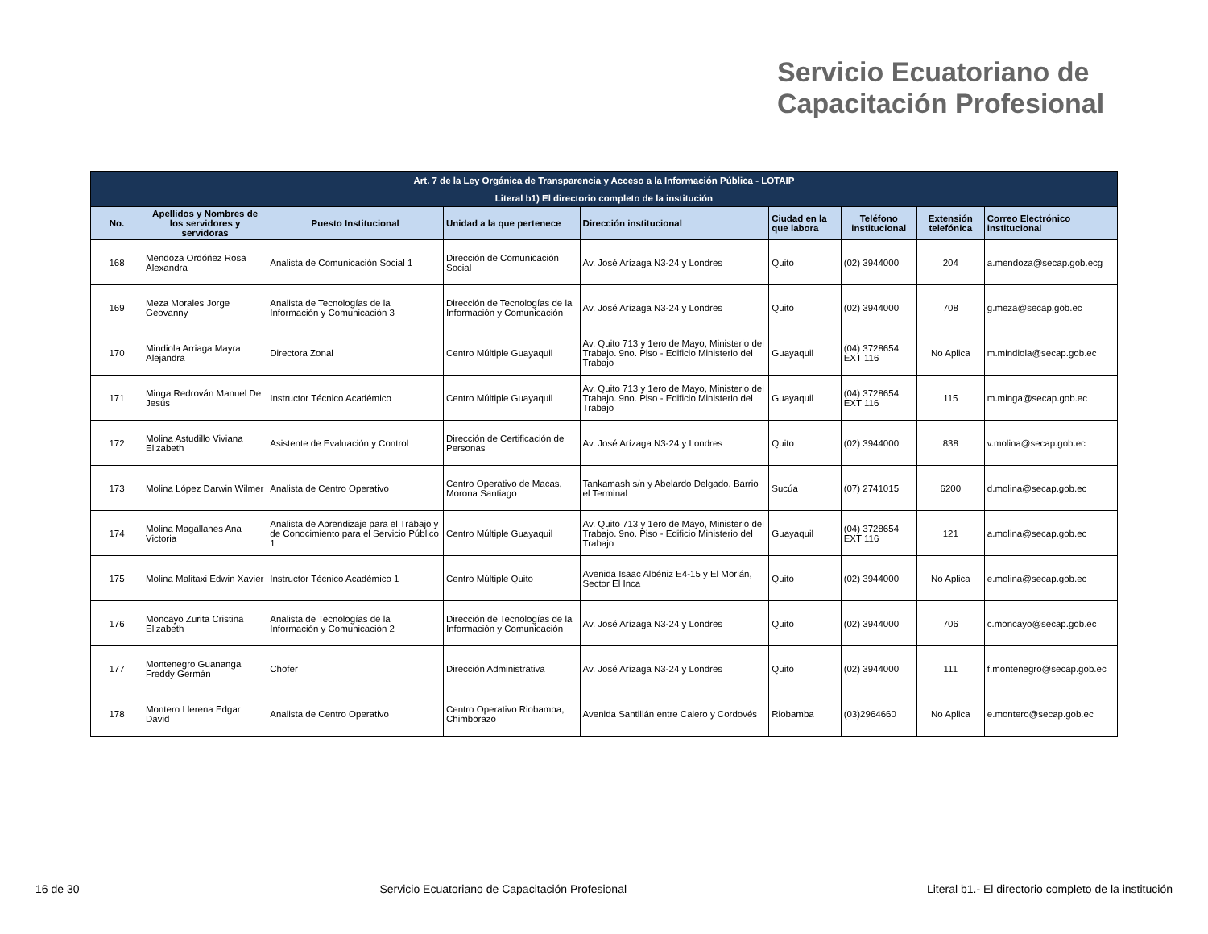Servicio Ecuatoriano de
Capacitación Profesional
| Art. 7 de la Ley Orgánica de Transparencia y Acceso a la Información Pública - LOTAIP | | | | | | | | |
| --- | --- | --- | --- | --- | --- | --- | --- | --- |
| Literal b1) El directorio completo de la institución | | | | | | | | |
| No. | Apellidos y Nombres de los servidores y servidoras | Puesto Institucional | Unidad a la que pertenece | Dirección institucional | Ciudad en la que labora | Teléfono institucional | Extensión telefónica | Correo Electrónico institucional |
| 168 | Mendoza Ordóñez Rosa Alexandra | Analista de Comunicación Social 1 | Dirección de Comunicación Social | Av. José Arízaga N3-24 y Londres | Quito | (02) 3944000 | 204 | a.mendoza@secap.gob.ecg |
| 169 | Meza Morales Jorge Geovanny | Analista de Tecnologías de la Información y Comunicación 3 | Dirección de Tecnologías de la Información y Comunicación | Av. José Arízaga N3-24 y Londres | Quito | (02) 3944000 | 708 | g.meza@secap.gob.ec |
| 170 | Mindiola Arriaga Mayra Alejandra | Directora Zonal | Centro Múltiple Guayaquil | Av. Quito 713 y 1ero de Mayo, Ministerio del Trabajo. 9no. Piso - Edificio Ministerio del Trabajo | Guayaquil | (04) 3728654 EXT 116 | No Aplica | m.mindiola@secap.gob.ec |
| 171 | Minga Redrován Manuel De Jesús | Instructor Técnico Académico | Centro Múltiple Guayaquil | Av. Quito 713 y 1ero de Mayo, Ministerio del Trabajo. 9no. Piso - Edificio Ministerio del Trabajo | Guayaquil | (04) 3728654 EXT 116 | 115 | m.minga@secap.gob.ec |
| 172 | Molina Astudillo Viviana Elizabeth | Asistente de Evaluación y Control | Dirección de Certificación de Personas | Av. José Arízaga N3-24 y Londres | Quito | (02) 3944000 | 838 | v.molina@secap.gob.ec |
| 173 | Molina López Darwin Wilmer | Analista de Centro Operativo | Centro Operativo de Macas, Morona Santiago | Tankamash s/n y Abelardo Delgado, Barrio el Terminal | Sucúa | (07) 2741015 | 6200 | d.molina@secap.gob.ec |
| 174 | Molina Magallanes Ana Victoria | Analista de Aprendizaje para el Trabajo y de Conocimiento para el Servicio Público 1 | Centro Múltiple Guayaquil | Av. Quito 713 y 1ero de Mayo, Ministerio del Trabajo. 9no. Piso - Edificio Ministerio del Trabajo | Guayaquil | (04) 3728654 EXT 116 | 121 | a.molina@secap.gob.ec |
| 175 | Molina Malitaxi Edwin Xavier | Instructor Técnico Académico 1 | Centro Múltiple Quito | Avenida Isaac Albéniz E4-15 y El Morlán, Sector El Inca | Quito | (02) 3944000 | No Aplica | e.molina@secap.gob.ec |
| 176 | Moncayo Zurita Cristina Elizabeth | Analista de Tecnologías de la Información y Comunicación 2 | Dirección de Tecnologías de la Información y Comunicación | Av. José Arízaga N3-24 y Londres | Quito | (02) 3944000 | 706 | c.moncayo@secap.gob.ec |
| 177 | Montenegro Guananga Freddy Germán | Chofer | Dirección Administrativa | Av. José Arízaga N3-24 y Londres | Quito | (02) 3944000 | 111 | f.montenegro@secap.gob.ec |
| 178 | Montero Llerena Edgar David | Analista de Centro Operativo | Centro Operativo Riobamba, Chimborazo | Avenida Santillán entre Calero y Cordovés | Riobamba | (03)2964660 | No Aplica | e.montero@secap.gob.ec |
16 de 30 Servicio Ecuatoriano de Capacitación Profesional Literal b1.- El directorio completo de la institución